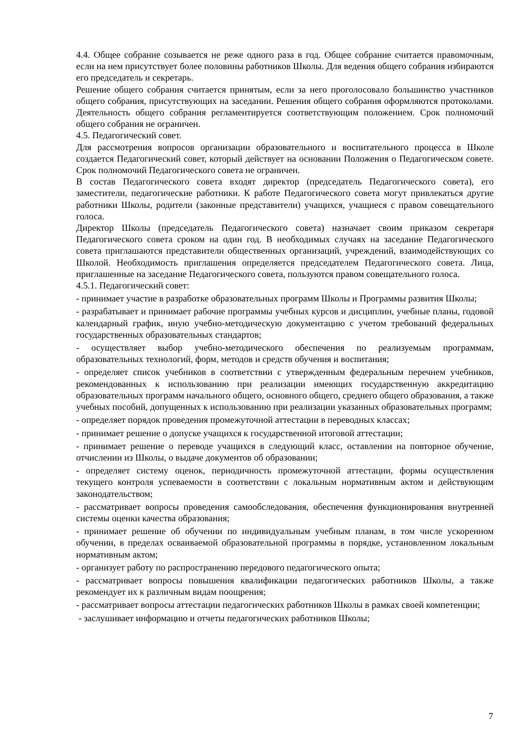4.4. Общее собрание созывается не реже одного раза в год. Общее собрание считается правомочным, если на нем присутствует более половины работников Школы. Для ведения общего собрания избираются его председатель и секретарь.
Решение общего собрания считается принятым, если за него проголосовало большинство участников общего собрания, присутствующих на заседании. Решения общего собрания оформляются протоколами. Деятельность общего собрания регламентируется соответствующим положением. Срок полномочий общего собрания не ограничен.
4.5. Педагогический совет.
Для рассмотрения вопросов организации образовательного и воспитательного процесса в Школе создается Педагогический совет, который действует на основании Положения о Педагогическом совете. Срок полномочий Педагогического совета не ограничен.
В состав Педагогического совета входят директор (председатель Педагогического совета), его заместители, педагогические работники. К работе Педагогического совета могут привлекаться другие работники Школы, родители (законные представители) учащихся, учащиеся с правом совещательного голоса.
Директор Школы (председатель Педагогического совета) назначает своим приказом секретаря Педагогического совета сроком на один год. В необходимых случаях на заседание Педагогического совета приглашаются представители общественных организаций, учреждений, взаимодействующих со Школой. Необходимость приглашения определяется председателем Педагогического совета. Лица, приглашенные на заседание Педагогического совета, пользуются правом совещательного голоса.
4.5.1. Педагогический совет:
- принимает участие в разработке образовательных программ Школы и Программы развития Школы;
- разрабатывает и принимает рабочие программы учебных курсов и дисциплин, учебные планы, годовой календарный график, иную учебно-методическую документацию с учетом требований федеральных государственных образовательных стандартов;
- осуществляет выбор учебно-методического обеспечения по реализуемым программам, образовательных технологий, форм, методов и средств обучения и воспитания;
- определяет список учебников в соответствии с утвержденным федеральным перечнем учебников, рекомендованных к использованию при реализации имеющих государственную аккредитацию образовательных программ начального общего, основного общего, среднего общего образования, а также учебных пособий, допущенных к использованию при реализации указанных образовательных программ;
- определяет порядок проведения промежуточной аттестации в переводных классах;
- принимает решение о допуске учащихся к государственной итоговой аттестации;
- принимает решение о переводе учащихся в следующий класс, оставлении на повторное обучение, отчислении из Школы, о выдаче документов об образовании;
- определяет систему оценок, периодичность промежуточной аттестации, формы осуществления текущего контроля успеваемости в соответствии с локальным нормативным актом и действующим законодательством;
- рассматривает вопросы проведения самообследования, обеспечения функционирования внутренней системы оценки качества образования;
- принимает решение об обучении по индивидуальным учебным планам, в том числе ускоренном обучении, в пределах осваиваемой образовательной программы в порядке, установленном локальным нормативным актом;
- организует работу по распространению передового педагогического опыта;
- рассматривает вопросы повышения квалификации педагогических работников Школы, а также рекомендует их к различным видам поощрения;
- рассматривает вопросы аттестации педагогических работников Школы в рамках своей компетенции;
- заслушивает информацию и отчеты педагогических работников Школы;
7